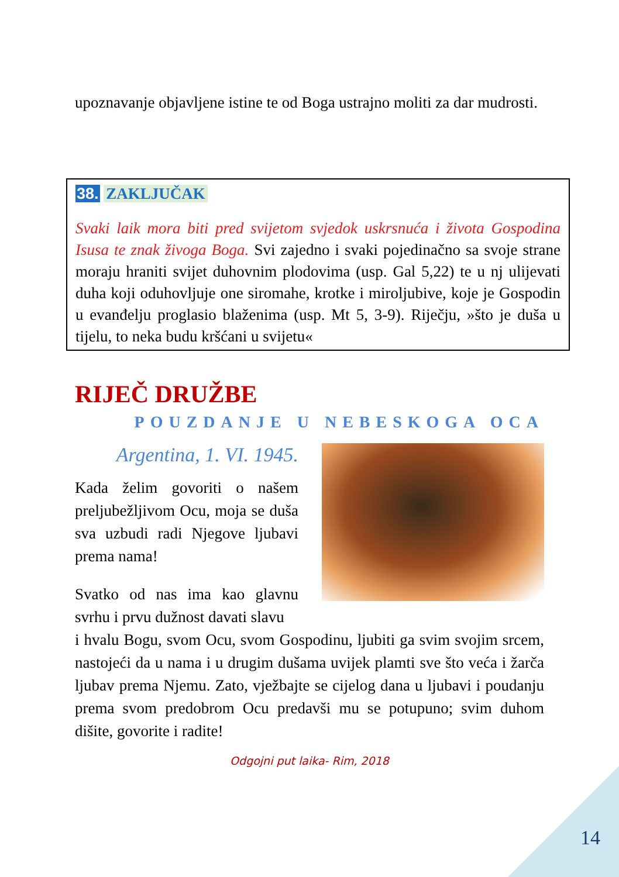upoznavanje objavljene istine te od Boga ustrajno moliti za dar mudrosti.
38. ZAKLJUČAK
Svaki laik mora biti pred svijetom svjedok uskrsnuća i života Gospodina Isusa te znak živoga Boga. Svi zajedno i svaki pojedinačno sa svoje strane moraju hraniti svijet duhovnim plodovima (usp. Gal 5,22) te u nj ulijevati duha koji oduhovljuje one siromahe, krotke i miroljubive, koje je Gospodin u evanđelju proglasio blaženima (usp. Mt 5, 3-9). Riječju, »što je duša u tijelu, to neka budu kršćani u svijetu«
RIJEČ DRUŽBE
POUZDANJE U NEBESKOGA OCA
Argentina, 1. VI. 1945.
Kada želim govoriti o našem preljubežljivom Ocu, moja se duša sva uzbudi radi Njegove ljubavi prema nama!
Svatko od nas ima kao glavnu svrhu i prvu dužnost davati slavu
i hvalu Bogu, svom Ocu, svom Gospodinu, ljubiti ga svim svojim srcem, nastojeći da u nama i u drugim dušama uvijek plamti sve što veća i žarča ljubav prema Njemu. Zato, vježbajte se cijelog dana u ljubavi i poudanju prema svom predobrom Ocu predavši mu se potupuno; svim duhom dišite, govorite i radite!
Odgojni put laika- Rim, 2018
14